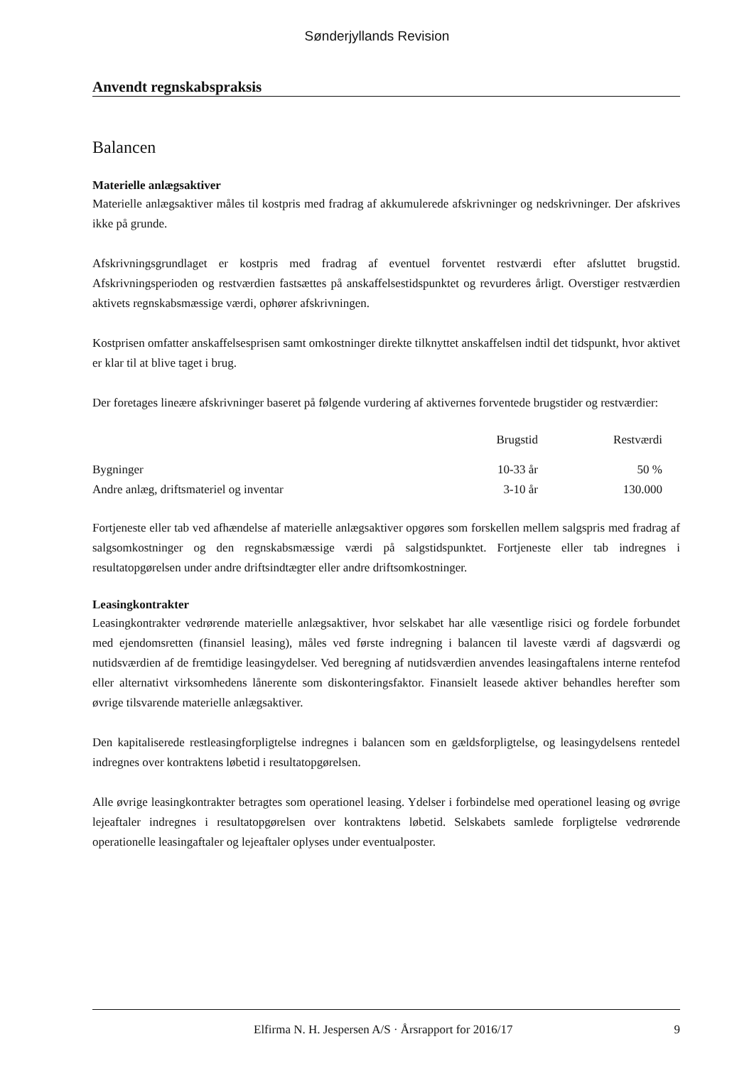Sønderjyllands Revision
Anvendt regnskabspraksis
Balancen
Materielle anlægsaktiver
Materielle anlægsaktiver måles til kostpris med fradrag af akkumulerede afskrivninger og nedskrivninger. Der afskrives ikke på grunde.
Afskrivningsgrundlaget er kostpris med fradrag af eventuel forventet restværdi efter afsluttet brugstid. Afskrivningsperioden og restværdien fastsættes på anskaffelsestidspunktet og revurderes årligt. Overstiger restværdien aktivets regnskabsmæssige værdi, ophører afskrivningen.
Kostprisen omfatter anskaffelsesprisen samt omkostninger direkte tilknyttet anskaffelsen indtil det tidspunkt, hvor aktivet er klar til at blive taget i brug.
Der foretages lineære afskrivninger baseret på følgende vurdering af aktivernes forventede brugstider og restværdier:
| | Brugstid | Restværdi |
| --- | --- | --- |
| Bygninger | 10-33 år | 50 % |
| Andre anlæg, driftsmateriel og inventar | 3-10 år | 130.000 |
Fortjeneste eller tab ved afhændelse af materielle anlægsaktiver opgøres som forskellen mellem salgspris med fradrag af salgsomkostninger og den regnskabsmæssige værdi på salgstidspunktet. Fortjeneste eller tab indregnes i resultatopgørelsen under andre driftsindtægter eller andre driftsomkostninger.
Leasingkontrakter
Leasingkontrakter vedrørende materielle anlægsaktiver, hvor selskabet har alle væsentlige risici og fordele forbundet med ejendomsretten (finansiel leasing), måles ved første indregning i balancen til laveste værdi af dagsværdi og nutidsværdien af de fremtidige leasingydelser. Ved beregning af nutidsværdien anvendes leasingaftalens interne rentefod eller alternativt virksomhedens lånerente som diskonteringsfaktor. Finansielt leasede aktiver behandles herefter som øvrige tilsvarende materielle anlægsaktiver.
Den kapitaliserede restleasingforpligtelse indregnes i balancen som en gældsforpligtelse, og leasingydelsens rentedel indregnes over kontraktens løbetid i resultatopgørelsen.
Alle øvrige leasingkontrakter betragtes som operationel leasing. Ydelser i forbindelse med operationel leasing og øvrige lejeaftaler indregnes i resultatopgørelsen over kontraktens løbetid. Selskabets samlede forpligtelse vedrørende operationelle leasingaftaler og lejeaftaler oplyses under eventualposter.
Elfirma N. H. Jespersen A/S · Årsrapport for 2016/17 9